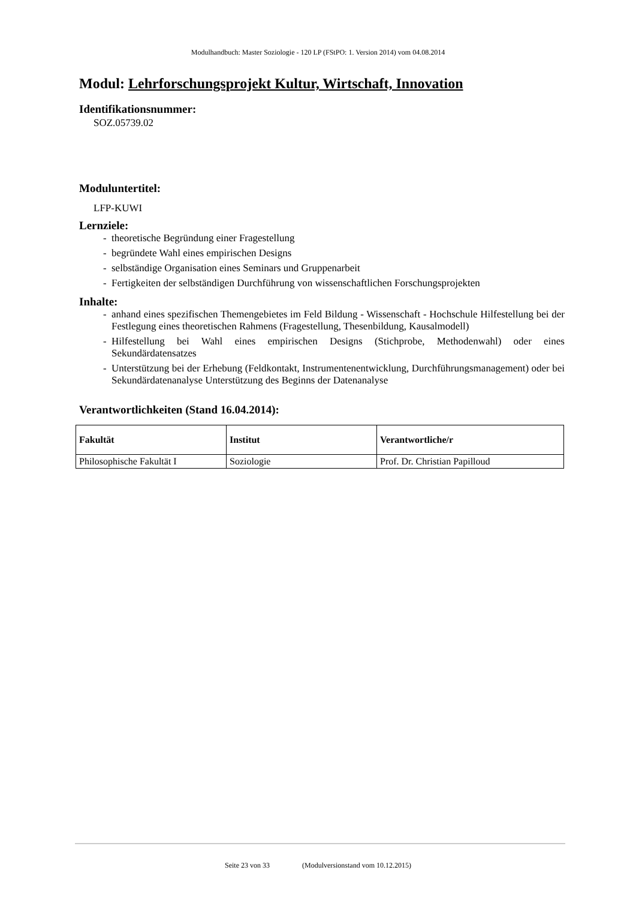Modulhandbuch: Master Soziologie - 120 LP (FStPO: 1. Version 2014) vom 04.08.2014
Modul: Lehrforschungsprojekt Kultur, Wirtschaft, Innovation
Identifikationsnummer:
SOZ.05739.02
Moduluntertitel:
LFP-KUWI
Lernziele:
- theoretische Begründung einer Fragestellung
- begründete Wahl eines empirischen Designs
- selbständige Organisation eines Seminars und Gruppenarbeit
- Fertigkeiten der selbständigen Durchführung von wissenschaftlichen Forschungsprojekten
Inhalte:
- anhand eines spezifischen Themengebietes im Feld Bildung - Wissenschaft - Hochschule Hilfestellung bei der Festlegung eines theoretischen Rahmens (Fragestellung, Thesenbildung, Kausalmodell)
- Hilfestellung bei Wahl eines empirischen Designs (Stichprobe, Methodenwahl) oder eines Sekundärdatensatzes
- Unterstützung bei der Erhebung (Feldkontakt, Instrumentenentwicklung, Durchführungsmanagement) oder bei Sekundärdatenanalyse Unterstützung des Beginns der Datenanalyse
Verantwortlichkeiten (Stand 16.04.2014):
| Fakultät | Institut | Verantwortliche/r |
| --- | --- | --- |
| Philosophische Fakultät I | Soziologie | Prof. Dr. Christian Papilloud |
Seite 23 von 33 (Modulversionstand vom 10.12.2015)